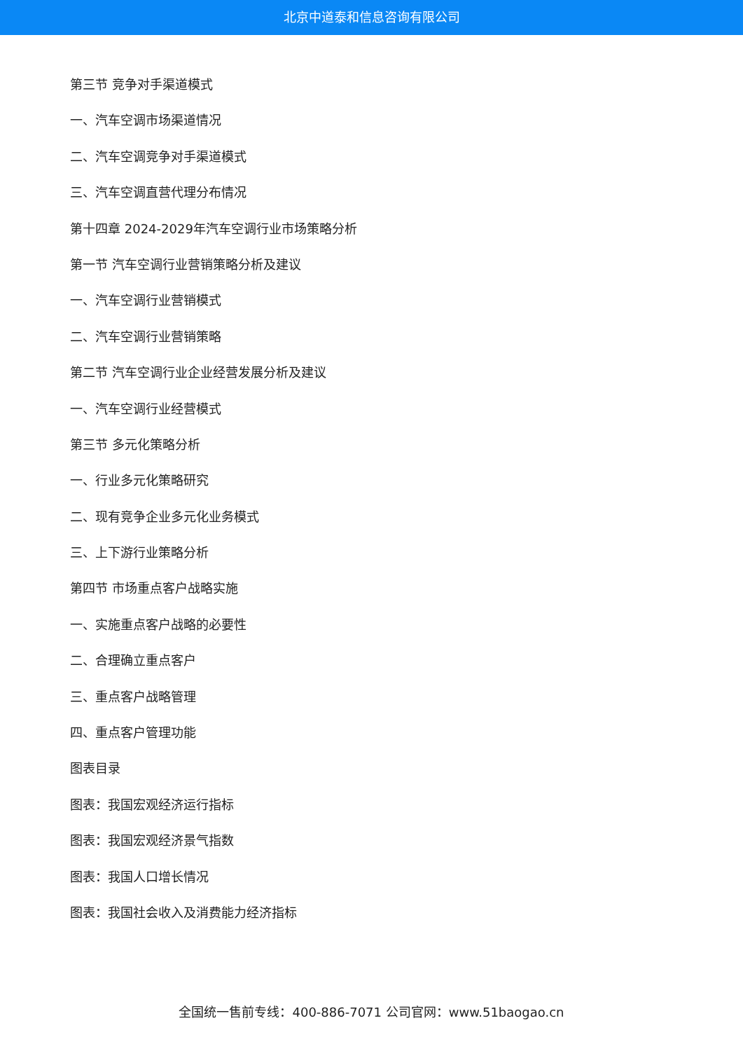北京中道泰和信息咨询有限公司
第三节 竞争对手渠道模式
一、汽车空调市场渠道情况
二、汽车空调竞争对手渠道模式
三、汽车空调直营代理分布情况
第十四章 2024-2029年汽车空调行业市场策略分析
第一节 汽车空调行业营销策略分析及建议
一、汽车空调行业营销模式
二、汽车空调行业营销策略
第二节 汽车空调行业企业经营发展分析及建议
一、汽车空调行业经营模式
第三节 多元化策略分析
一、行业多元化策略研究
二、现有竞争企业多元化业务模式
三、上下游行业策略分析
第四节 市场重点客户战略实施
一、实施重点客户战略的必要性
二、合理确立重点客户
三、重点客户战略管理
四、重点客户管理功能
图表目录
图表：我国宏观经济运行指标
图表：我国宏观经济景气指数
图表：我国人口增长情况
图表：我国社会收入及消费能力经济指标
全国统一售前专线：400-886-7071 公司官网：www.51baogao.cn